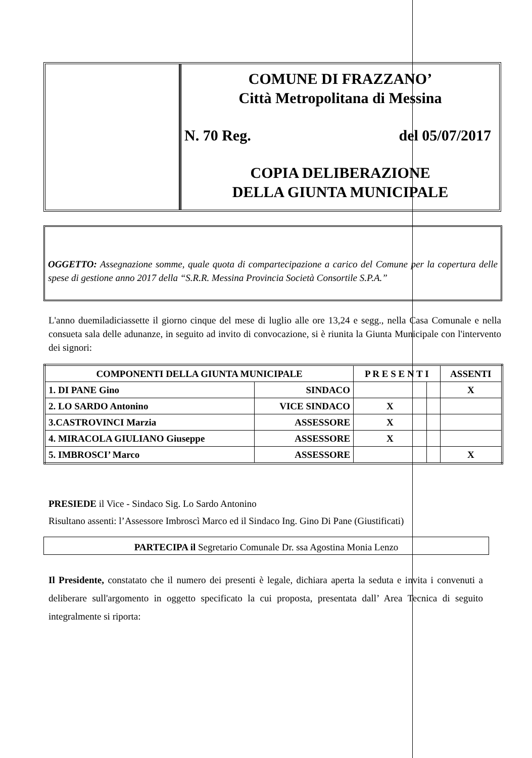COMUNE DI FRAZZANO’
Città Metropolitana di Messina
N. 70 Reg. del 05/07/2017
COPIA DELIBERAZIONE
DELLA GIUNTA MUNICIPALE
OGGETTO: Assegnazione somme, quale quota di compartecipazione a carico del Comune per la copertura delle spese di gestione anno 2017 della “S.R.R. Messina Provincia Società Consortile S.P.A.”
L'anno duemiladiciassette il giorno cinque del mese di luglio alle ore 13,24 e segg., nella Casa Comunale e nella consueta sala delle adunanze, in seguito ad invito di convocazione, si è riunita la Giunta Municipale con l'intervento dei signori:
| COMPONENTI DELLA GIUNTA MUNICIPALE | | P R E S E N T I | | ASSENTI |
| --- | --- | --- | --- | --- |
| 1. DI PANE Gino | SINDACO | | | X |
| 2. LO SARDO Antonino | VICE SINDACO | X | | |
| 3.CASTROVINCI Marzia | ASSESSORE | X | | |
| 4. MIRACOLA GIULIANO Giuseppe | ASSESSORE | X | | |
| 5. IMBROSCI’ Marco | ASSESSORE | | | X |
PRESIEDE il Vice - Sindaco Sig. Lo Sardo Antonino
Risultano assenti: l’Assessore Imbroscì Marco ed il Sindaco Ing. Gino Di Pane (Giustificati)
PARTECIPA il Segretario Comunale Dr. ssa Agostina Monia Lenzo
Il Presidente, constatato che il numero dei presenti è legale, dichiara aperta la seduta e invita i convenuti a deliberare sull'argomento in oggetto specificato la cui proposta, presentata dall’ Area Tecnica di seguito integralmente si riporta: